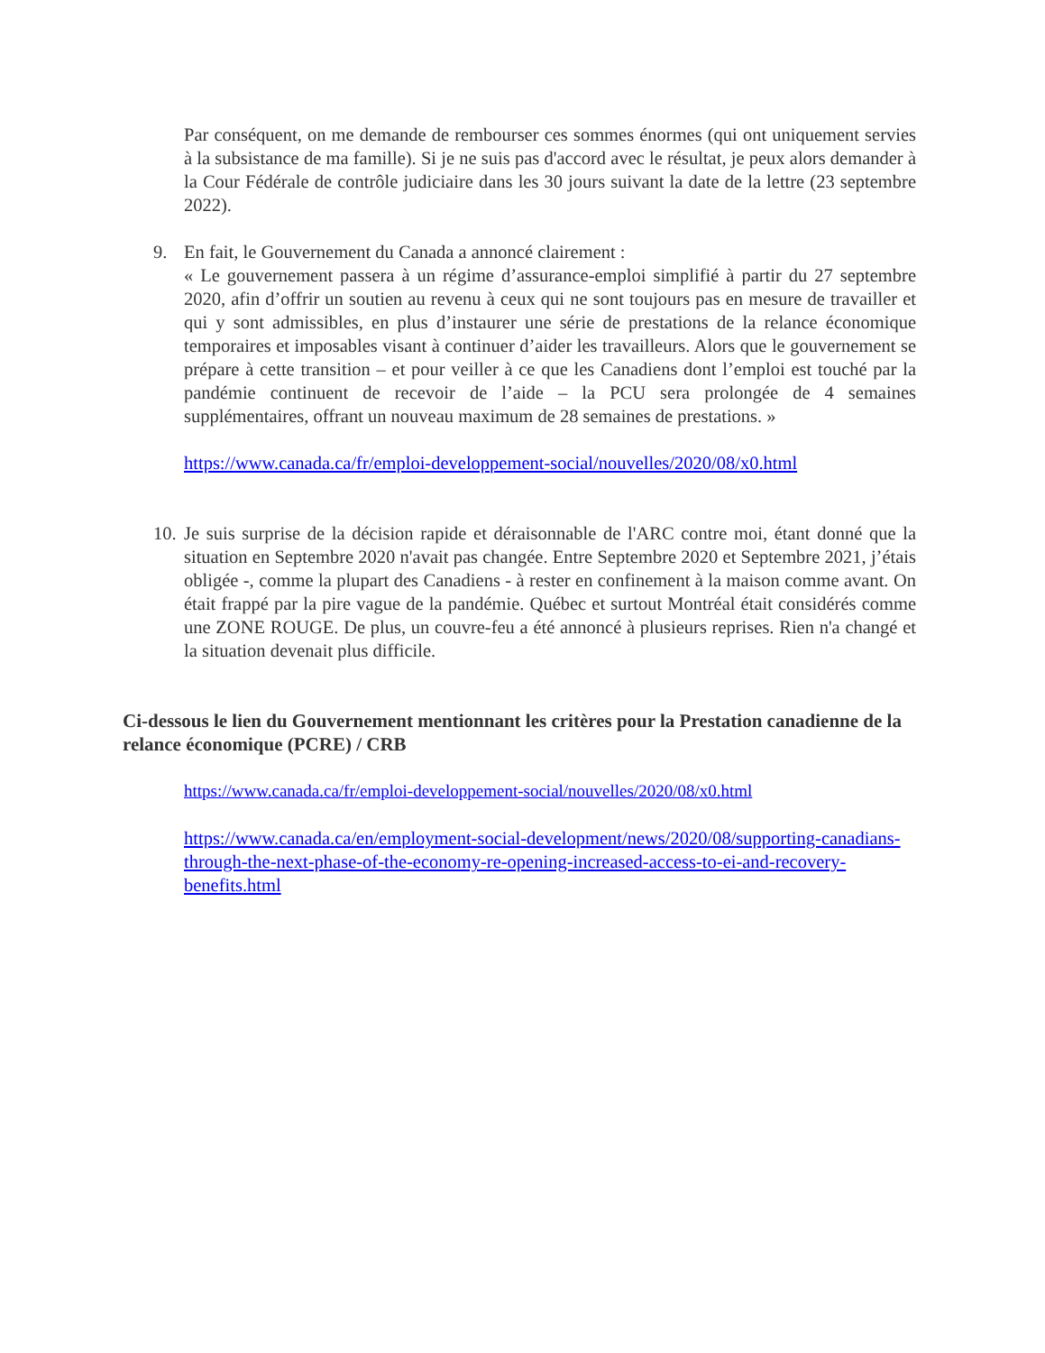Par conséquent, on me demande de rembourser ces sommes énormes (qui ont uniquement servies à la subsistance de ma famille). Si je ne suis pas d'accord avec le résultat, je peux alors demander à la Cour Fédérale de contrôle judiciaire dans les 30 jours suivant la date de la lettre (23 septembre 2022).
9. En fait, le Gouvernement du Canada a annoncé clairement :
« Le gouvernement passera à un régime d’assurance-emploi simplifié à partir du 27 septembre 2020, afin d’offrir un soutien au revenu à ceux qui ne sont toujours pas en mesure de travailler et qui y sont admissibles, en plus d’instaurer une série de prestations de la relance économique temporaires et imposables visant à continuer d’aider les travailleurs. Alors que le gouvernement se prépare à cette transition – et pour veiller à ce que les Canadiens dont l’emploi est touché par la pandémie continuent de recevoir de l’aide – la PCU sera prolongée de 4 semaines supplémentaires, offrant un nouveau maximum de 28 semaines de prestations. »
https://www.canada.ca/fr/emploi-developpement-social/nouvelles/2020/08/x0.html
10. Je suis surprise de la décision rapide et déraisonnable de l'ARC contre moi, étant donné que la situation en Septembre 2020 n'avait pas changée. Entre Septembre 2020 et Septembre 2021, j’étais obligée -, comme la plupart des Canadiens - à rester en confinement à la maison comme avant. On était frappé par la pire vague de la pandémie. Québec et surtout Montréal était considérés comme une ZONE ROUGE. De plus, un couvre-feu a été annoncé à plusieurs reprises. Rien n'a changé et la situation devenait plus difficile.
Ci-dessous le lien du Gouvernement mentionnant les critères pour la Prestation canadienne de la relance économique (PCRE) / CRB
https://www.canada.ca/fr/emploi-developpement-social/nouvelles/2020/08/x0.html
https://www.canada.ca/en/employment-social-development/news/2020/08/supporting-canadians-through-the-next-phase-of-the-economy-re-opening-increased-access-to-ei-and-recovery-benefits.html